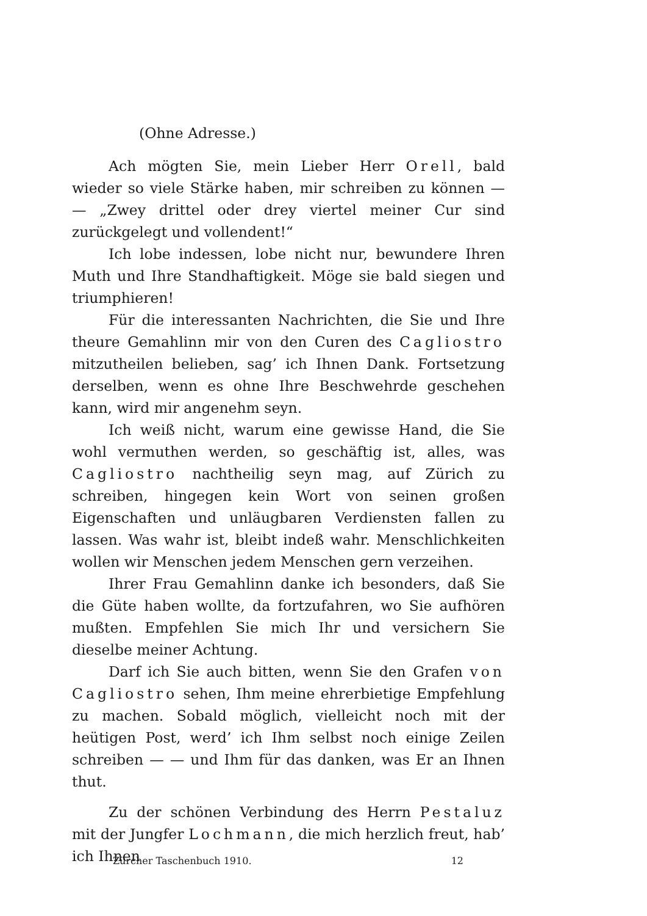(Ohne Adresse.)
Ach mögten Sie, mein Lieber Herr Orell, bald wieder so viele Stärke haben, mir schreiben zu können — — „Zwey drittel oder drey viertel meiner Cur sind zurückgelegt und vollendent!“
Ich lobe indessen, lobe nicht nur, bewundere Ihren Muth und Ihre Standhaftigkeit. Möge sie bald siegen und triumphieren!
Für die interessanten Nachrichten, die Sie und Ihre theure Gemahlinn mir von den Curen des Cagliostro mitzutheilen belieben, sag’ ich Ihnen Dank. Fortsetzung derselben, wenn es ohne Ihre Beschwehrde geschehen kann, wird mir angenehm seyn.
Ich weiß nicht, warum eine gewisse Hand, die Sie wohl vermuthen werden, so geschäftig ist, alles, was Cagliostro nachtheilig seyn mag, auf Zürich zu schreiben, hingegen kein Wort von seinen großen Eigenschaften und unläugbaren Verdiensten fallen zu lassen. Was wahr ist, bleibt indeß wahr. Menschlichkeiten wollen wir Menschen jedem Menschen gern verzeihen.
Ihrer Frau Gemahlinn danke ich besonders, daß Sie die Güte haben wollte, da fortzufahren, wo Sie aufhören mußten. Empfehlen Sie mich Ihr und versichern Sie dieselbe meiner Achtung.
Darf ich Sie auch bitten, wenn Sie den Grafen von Cagliostro sehen, Ihm meine ehrerbietige Empfehlung zu machen. Sobald möglich, vielleicht noch mit der heütigen Post, werd’ ich Ihm selbst noch einige Zeilen schreiben — — und Ihm für das danken, was Er an Ihnen thut.
Zu der schönen Verbindung des Herrn Pestaluz mit der Jungfer Lochmann, die mich herzlich freut, hab’ ich Ihnen
Zürcher Taschenbuch 1910. 12